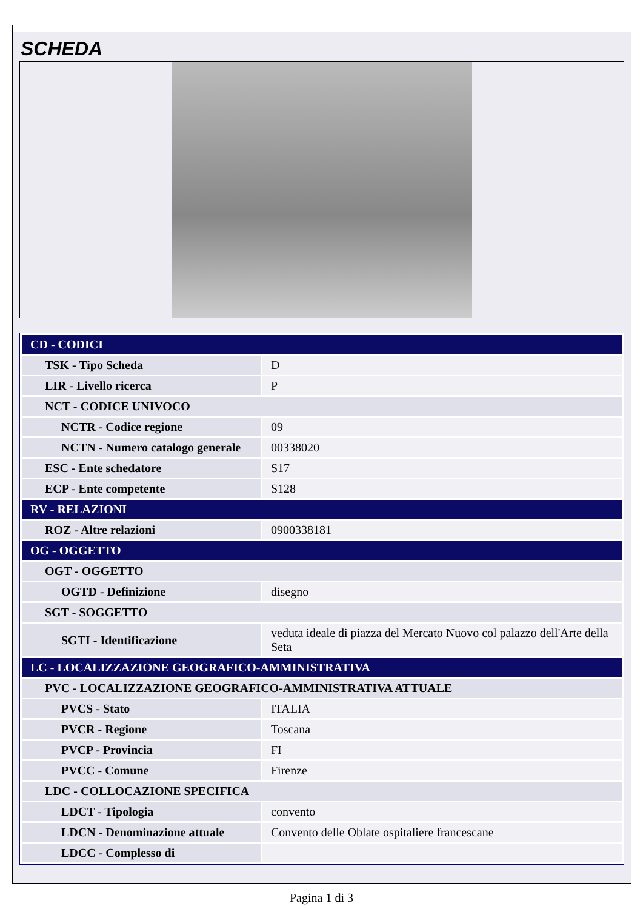SCHEDA
| CD - CODICI | |
| TSK - Tipo Scheda | D |
| LIR - Livello ricerca | P |
| NCT - CODICE UNIVOCO | |
| NCTR - Codice regione | 09 |
| NCTN - Numero catalogo generale | 00338020 |
| ESC - Ente schedatore | S17 |
| ECP - Ente competente | S128 |
| RV - RELAZIONI | |
| ROZ - Altre relazioni | 0900338181 |
| OG - OGGETTO | |
| OGT - OGGETTO | |
| OGTD - Definizione | disegno |
| SGT - SOGGETTO | |
| SGTI - Identificazione | veduta ideale di piazza del Mercato Nuovo col palazzo dell'Arte della Seta |
| LC - LOCALIZZAZIONE GEOGRAFICO-AMMINISTRATIVA | |
| PVC - LOCALIZZAZIONE GEOGRAFICO-AMMINISTRATIVA ATTUALE | |
| PVCS - Stato | ITALIA |
| PVCR - Regione | Toscana |
| PVCP - Provincia | FI |
| PVCC - Comune | Firenze |
| LDC - COLLOCAZIONE SPECIFICA | |
| LDCT - Tipologia | convento |
| LDCN - Denominazione attuale | Convento delle Oblate ospitaliere francescane |
| LDCC - Complesso di | |
Pagina 1 di 3